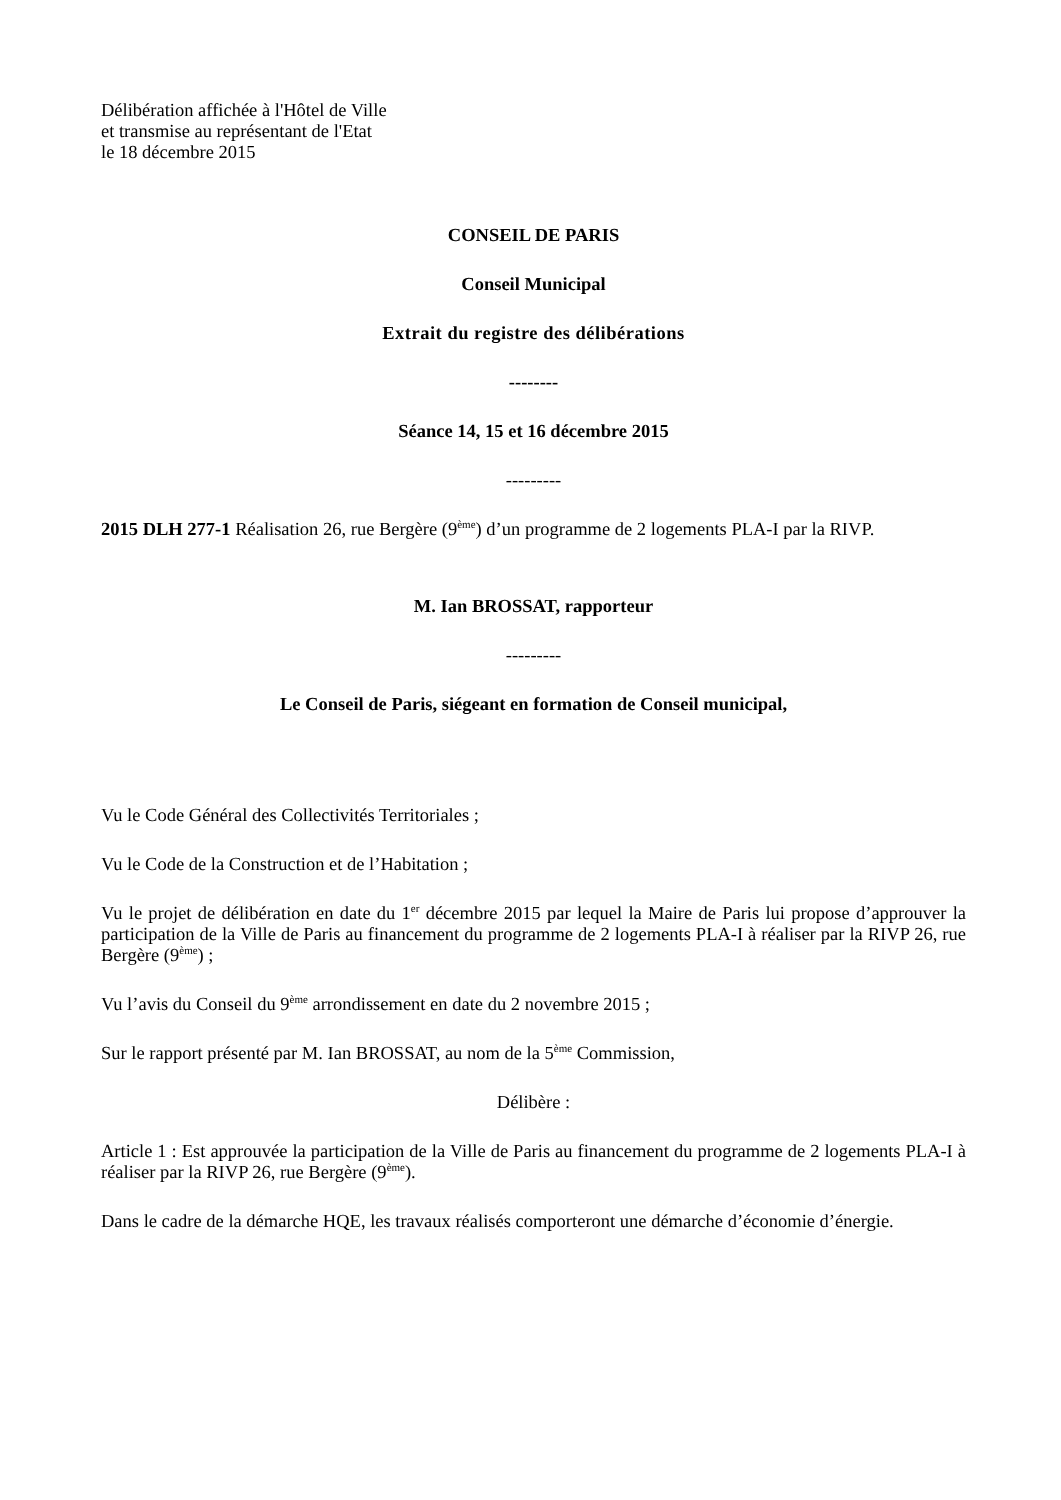Délibération affichée à l'Hôtel de Ville
et transmise au représentant de l'Etat
le 18 décembre 2015
CONSEIL DE PARIS
Conseil Municipal
Extrait du registre des délibérations
--------
Séance 14, 15 et 16 décembre 2015
---------
2015 DLH 277-1 Réalisation 26, rue Bergère (9<sup>ème</sup>) d’un programme de 2 logements PLA-I par la RIVP.
M. Ian BROSSAT, rapporteur
---------
Le Conseil de Paris, siégeant en formation de Conseil municipal,
Vu le Code Général des Collectivités Territoriales ;
Vu le Code de la Construction et de l’Habitation ;
Vu le projet de délibération en date du 1<sup>er</sup> décembre 2015 par lequel la Maire de Paris lui propose d’approuver la participation de la Ville de Paris au financement du programme de 2 logements PLA-I à réaliser par la RIVP 26, rue Bergère (9<sup>ème</sup>) ;
Vu l’avis du Conseil du 9<sup>ème</sup> arrondissement en date du 2 novembre 2015 ;
Sur le rapport présenté par M. Ian BROSSAT, au nom de la 5<sup>ème</sup> Commission,
Délibère :
Article 1 : Est approuvée la participation de la Ville de Paris au financement du programme de 2 logements PLA-I à réaliser par la RIVP 26, rue Bergère (9<sup>ème</sup>).
Dans le cadre de la démarche HQE, les travaux réalisés comporteront une démarche d’économie d’énergie.